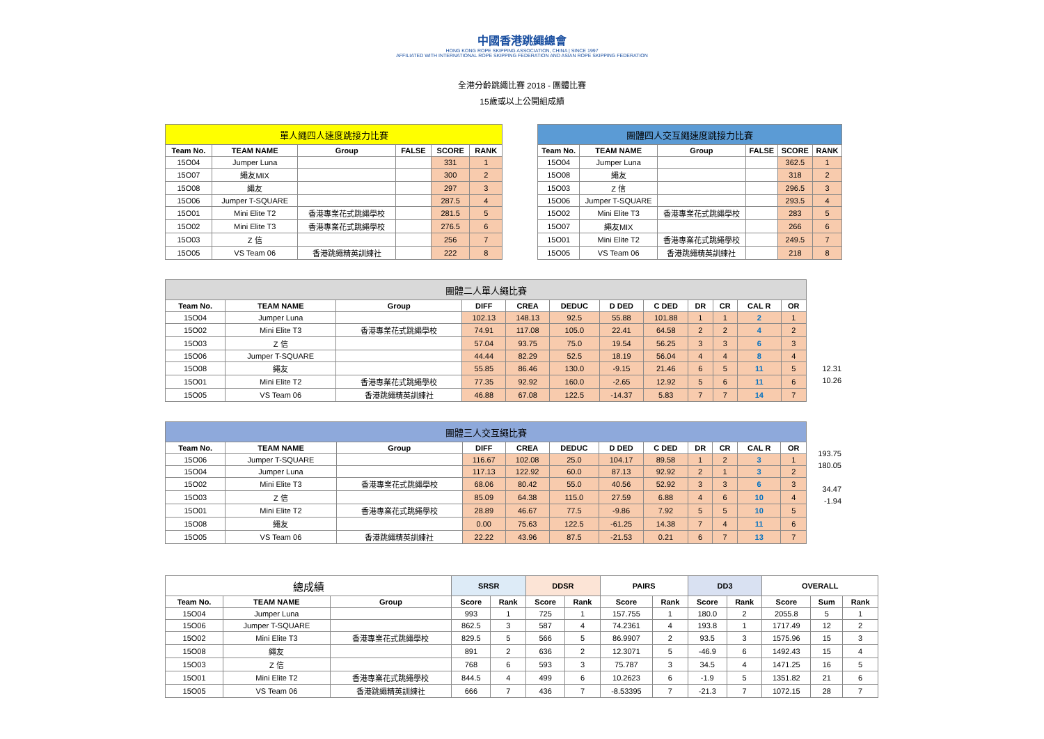中國香港跳繩總會
HONG KONG ROPE SKIPPING ASSOCIATION, CHINA | SINCE 1997
AFFILIATED WITH INTERNATIONAL ROPE SKIPPING FEDERATION AND ASIAN ROPE SKIPPING FEDERATION
全港分齡跳繩比賽 2018 - 團體比賽
15歲或以上公開組成績
| 單人繩四人速度跳接力比賽 | | | | | |
| Team No. | TEAM NAME | Group | FALSE | SCORE | RANK |
| 15O04 | Jumper Luna | | | 331 | 1 |
| 15O07 | 繩友MIX | | | 300 | 2 |
| 15O08 | 繩友 | | | 297 | 3 |
| 15O06 | Jumper T-SQUARE | | | 287.5 | 4 |
| 15O01 | Mini Elite T2 | 香港專業花式跳繩學校 | | 281.5 | 5 |
| 15O02 | Mini Elite T3 | 香港專業花式跳繩學校 | | 276.5 | 6 |
| 15O03 | Z 信 | | | 256 | 7 |
| 15O05 | VS Team 06 | 香港跳繩精英訓練社 | | 222 | 8 |
| 團體四人交互繩速度跳接力比賽 | | | | | |
| Team No. | TEAM NAME | Group | FALSE | SCORE | RANK |
| 15O04 | Jumper Luna | | | 362.5 | 1 |
| 15O08 | 繩友 | | | 318 | 2 |
| 15O03 | Z 信 | | | 296.5 | 3 |
| 15O06 | Jumper T-SQUARE | | | 293.5 | 4 |
| 15O02 | Mini Elite T3 | 香港專業花式跳繩學校 | | 283 | 5 |
| 15O07 | 繩友MIX | | | 266 | 6 |
| 15O01 | Mini Elite T2 | 香港專業花式跳繩學校 | | 249.5 | 7 |
| 15O05 | VS Team 06 | 香港跳繩精英訓練社 | | 218 | 8 |
| 團體二人單人繩比賽 | | | | | | | | | | | |
| Team No. | TEAM NAME | Group | DIFF | CREA | DEDUC | D DED | C DED | DR | CR | CAL R | OR |
| 15O04 | Jumper Luna | | 102.13 | 148.13 | 92.5 | 55.88 | 101.88 | 1 | 1 | 2 | 1 |
| 15O02 | Mini Elite T3 | 香港專業花式跳繩學校 | 74.91 | 117.08 | 105.0 | 22.41 | 64.58 | 2 | 2 | 4 | 2 |
| 15O03 | Z 信 | | 57.04 | 93.75 | 75.0 | 19.54 | 56.25 | 3 | 3 | 6 | 3 |
| 15O06 | Jumper T-SQUARE | | 44.44 | 82.29 | 52.5 | 18.19 | 56.04 | 4 | 4 | 8 | 4 |
| 15O08 | 繩友 | | 55.85 | 86.46 | 130.0 | -9.15 | 21.46 | 6 | 5 | 11 | 5 |
| 15O01 | Mini Elite T2 | 香港專業花式跳繩學校 | 77.35 | 92.92 | 160.0 | -2.65 | 12.92 | 5 | 6 | 11 | 6 |
| 15O05 | VS Team 06 | 香港跳繩精英訓練社 | 46.88 | 67.08 | 122.5 | -14.37 | 5.83 | 7 | 7 | 14 | 7 |
12.31
10.26
| 團體三人交互繩比賽 | | | | | | | | | | | |
| Team No. | TEAM NAME | Group | DIFF | CREA | DEDUC | D DED | C DED | DR | CR | CAL R | OR |
| 15O06 | Jumper T-SQUARE | | 116.67 | 102.08 | 25.0 | 104.17 | 89.58 | 1 | 2 | 3 | 1 |
| 15O04 | Jumper Luna | | 117.13 | 122.92 | 60.0 | 87.13 | 92.92 | 2 | 1 | 3 | 2 |
| 15O02 | Mini Elite T3 | 香港專業花式跳繩學校 | 68.06 | 80.42 | 55.0 | 40.56 | 52.92 | 3 | 3 | 6 | 3 |
| 15O03 | Z 信 | | 85.09 | 64.38 | 115.0 | 27.59 | 6.88 | 4 | 6 | 10 | 4 |
| 15O01 | Mini Elite T2 | 香港專業花式跳繩學校 | 28.89 | 46.67 | 77.5 | -9.86 | 7.92 | 5 | 5 | 10 | 5 |
| 15O08 | 繩友 | | 0.00 | 75.63 | 122.5 | -61.25 | 14.38 | 7 | 4 | 11 | 6 |
| 15O05 | VS Team 06 | 香港跳繩精英訓練社 | 22.22 | 43.96 | 87.5 | -21.53 | 0.21 | 6 | 7 | 13 | 7 |
193.75
180.05
34.47
-1.94
| 總成績 | | | SRSR | | DDSR | | PAIRS | | DD3 | | OVERALL | | |
| Team No. | TEAM NAME | Group | Score | Rank | Score | Rank | Score | Rank | Score | Rank | Score | Sum | Rank |
| 15O04 | Jumper Luna | | 993 | 1 | 725 | 1 | 157.755 | 1 | 180.0 | 2 | 2055.8 | 5 | 1 |
| 15O06 | Jumper T-SQUARE | | 862.5 | 3 | 587 | 4 | 74.2361 | 4 | 193.8 | 1 | 1717.49 | 12 | 2 |
| 15O02 | Mini Elite T3 | 香港專業花式跳繩學校 | 829.5 | 5 | 566 | 5 | 86.9907 | 2 | 93.5 | 3 | 1575.96 | 15 | 3 |
| 15O08 | 繩友 | | 891 | 2 | 636 | 2 | 12.3071 | 5 | -46.9 | 6 | 1492.43 | 15 | 4 |
| 15O03 | Z 信 | | 768 | 6 | 593 | 3 | 75.787 | 3 | 34.5 | 4 | 1471.25 | 16 | 5 |
| 15O01 | Mini Elite T2 | 香港專業花式跳繩學校 | 844.5 | 4 | 499 | 6 | 10.2623 | 6 | -1.9 | 5 | 1351.82 | 21 | 6 |
| 15O05 | VS Team 06 | 香港跳繩精英訓練社 | 666 | 7 | 436 | 7 | -8.53395 | 7 | -21.3 | 7 | 1072.15 | 28 | 7 |